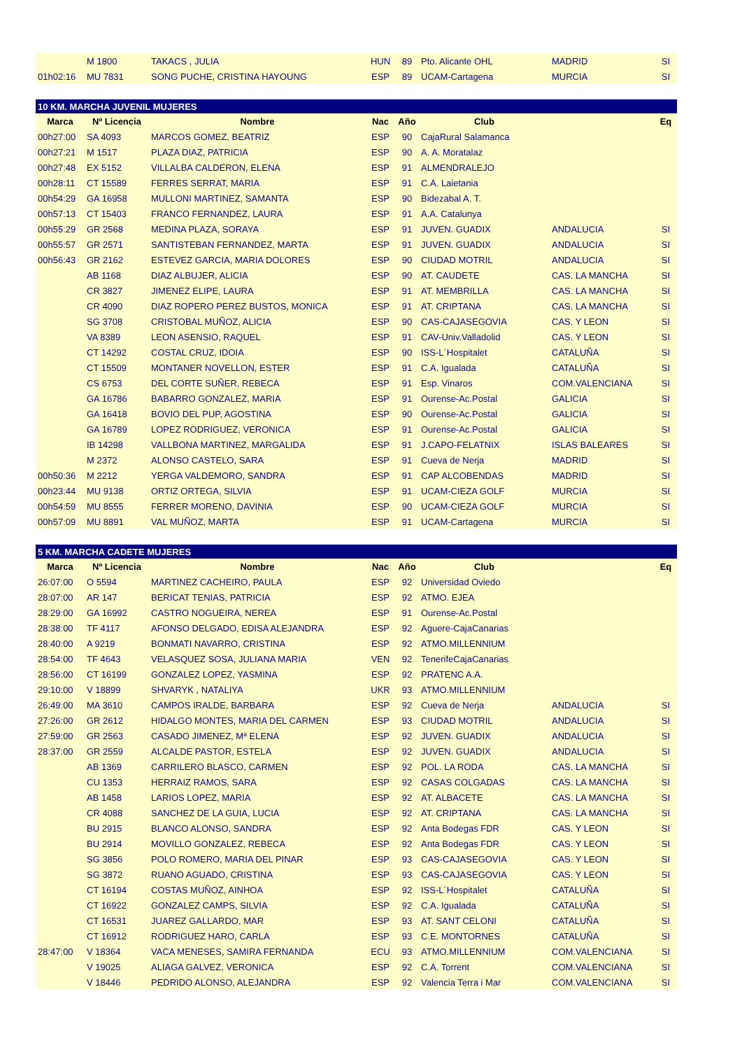| | M 1800 | TAKACS , JULIA | HUN | 89 | Pto. Alicante OHL | MADRID | SI |
| 01h02:16 | MU 7831 | SONG PUCHE, CRISTINA HAYOUNG | ESP | 89 | UCAM-Cartagena | MURCIA | SI |
| 10 KM. MARCHA JUVENIL MUJERES | | | | | | | |
| Marca | Nº Licencia | Nombre | Nac | Año | Club | | Eq |
| 00h27:00 | SA 4093 | MARCOS GOMEZ, BEATRIZ | ESP | 90 | CajaRural Salamanca | | |
| 00h27:21 | M 1517 | PLAZA DIAZ, PATRICIA | ESP | 90 | A. A. Moratalaz | | |
| 00h27:48 | EX 5152 | VILLALBA CALDERON, ELENA | ESP | 91 | ALMENDRALEJO | | |
| 00h28:11 | CT 15589 | FERRES SERRAT, MARIA | ESP | 91 | C.A. Laietania | | |
| 00h54:29 | GA 16958 | MULLONI MARTINEZ, SAMANTA | ESP | 90 | Bidezabal A. T. | | |
| 00h57:13 | CT 15403 | FRANCO FERNANDEZ, LAURA | ESP | 91 | A.A. Catalunya | | |
| 00h55:29 | GR 2568 | MEDINA PLAZA, SORAYA | ESP | 91 | JUVEN. GUADIX | ANDALUCIA | SI |
| 00h55:57 | GR 2571 | SANTISTEBAN FERNANDEZ, MARTA | ESP | 91 | JUVEN. GUADIX | ANDALUCIA | SI |
| 00h56:43 | GR 2162 | ESTEVEZ GARCIA, MARIA DOLORES | ESP | 90 | CIUDAD MOTRIL | ANDALUCIA | SI |
| | AB 1168 | DIAZ ALBUJER, ALICIA | ESP | 90 | AT. CAUDETE | CAS. LA MANCHA | SI |
| | CR 3827 | JIMENEZ ELIPE, LAURA | ESP | 91 | AT. MEMBRILLA | CAS. LA MANCHA | SI |
| | CR 4090 | DIAZ ROPERO PEREZ BUSTOS, MONICA | ESP | 91 | AT. CRIPTANA | CAS. LA MANCHA | SI |
| | SG 3708 | CRISTOBAL MUÑOZ, ALICIA | ESP | 90 | CAS-CAJASEGOVIA | CAS. Y LEON | SI |
| | VA 8389 | LEON ASENSIO, RAQUEL | ESP | 91 | CAV-Univ.Valladolid | CAS. Y LEON | SI |
| | CT 14292 | COSTAL CRUZ, IDOIA | ESP | 90 | ISS-L´Hospitalet | CATALUÑA | SI |
| | CT 15509 | MONTANER NOVELLON, ESTER | ESP | 91 | C.A. Igualada | CATALUÑA | SI |
| | CS 6753 | DEL CORTE SUÑER, REBECA | ESP | 91 | Esp. Vinaros | COM.VALENCIANA | SI |
| | GA 16786 | BABARRO GONZALEZ, MARIA | ESP | 91 | Ourense-Ac.Postal | GALICIA | SI |
| | GA 16418 | BOVIO DEL PUP, AGOSTINA | ESP | 90 | Ourense-Ac.Postal | GALICIA | SI |
| | GA 16789 | LOPEZ RODRIGUEZ, VERONICA | ESP | 91 | Ourense-Ac.Postal | GALICIA | SI |
| | IB 14298 | VALLBONA MARTINEZ, MARGALIDA | ESP | 91 | J.CAPO-FELATNIX | ISLAS BALEARES | SI |
| | M 2372 | ALONSO CASTELO, SARA | ESP | 91 | Cueva de Nerja | MADRID | SI |
| 00h50:36 | M 2212 | YERGA VALDEMORO, SANDRA | ESP | 91 | CAP ALCOBENDAS | MADRID | SI |
| 00h23:44 | MU 9138 | ORTIZ ORTEGA, SILVIA | ESP | 91 | UCAM-CIEZA GOLF | MURCIA | SI |
| 00h54:59 | MU 8555 | FERRER MORENO, DAVINIA | ESP | 90 | UCAM-CIEZA GOLF | MURCIA | SI |
| 00h57:09 | MU 8891 | VAL MUÑOZ, MARTA | ESP | 91 | UCAM-Cartagena | MURCIA | SI |
| 5 KM. MARCHA CADETE MUJERES | | | | | | | |
| Marca | Nº Licencia | Nombre | Nac | Año | Club | | Eq |
| 26:07:00 | O 5594 | MARTINEZ CACHEIRO, PAULA | ESP | 92 | Universidad Oviedo | | |
| 28:07:00 | AR 147 | BERICAT TENIAS, PATRICIA | ESP | 92 | ATMO. EJEA | | |
| 28:29:00 | GA 16992 | CASTRO NOGUEIRA, NEREA | ESP | 91 | Ourense-Ac.Postal | | |
| 28:38:00 | TF 4117 | AFONSO DELGADO, EDISA ALEJANDRA | ESP | 92 | Aguere-CajaCanarias | | |
| 28:40:00 | A 9219 | BONMATI NAVARRO, CRISTINA | ESP | 92 | ATMO.MILLENNIUM | | |
| 28:54:00 | TF 4643 | VELASQUEZ SOSA, JULIANA MARIA | VEN | 92 | TenerifeCajaCanarias | | |
| 28:56:00 | CT 16199 | GONZALEZ LOPEZ, YASMINA | ESP | 92 | PRATENC A.A. | | |
| 29:10:00 | V 18899 | SHVARYK , NATALIYA | UKR | 93 | ATMO.MILLENNIUM | | |
| 26:49:00 | MA 3610 | CAMPOS IRALDE, BARBARA | ESP | 92 | Cueva de Nerja | ANDALUCIA | SI |
| 27:26:00 | GR 2612 | HIDALGO MONTES, MARIA DEL CARMEN | ESP | 93 | CIUDAD MOTRIL | ANDALUCIA | SI |
| 27:59:00 | GR 2563 | CASADO JIMENEZ, Mª ELENA | ESP | 92 | JUVEN. GUADIX | ANDALUCIA | SI |
| 28:37:00 | GR 2559 | ALCALDE PASTOR, ESTELA | ESP | 92 | JUVEN. GUADIX | ANDALUCIA | SI |
| | AB 1369 | CARRILERO BLASCO, CARMEN | ESP | 92 | POL. LA RODA | CAS. LA MANCHA | SI |
| | CU 1353 | HERRAIZ RAMOS, SARA | ESP | 92 | CASAS COLGADAS | CAS. LA MANCHA | SI |
| | AB 1458 | LARIOS LOPEZ, MARIA | ESP | 92 | AT. ALBACETE | CAS. LA MANCHA | SI |
| | CR 4088 | SANCHEZ DE LA GUIA, LUCIA | ESP | 92 | AT. CRIPTANA | CAS. LA MANCHA | SI |
| | BU 2915 | BLANCO ALONSO, SANDRA | ESP | 92 | Anta Bodegas FDR | CAS. Y LEON | SI |
| | BU 2914 | MOVILLO GONZALEZ, REBECA | ESP | 92 | Anta Bodegas FDR | CAS. Y LEON | SI |
| | SG 3856 | POLO ROMERO, MARIA DEL PINAR | ESP | 93 | CAS-CAJASEGOVIA | CAS. Y LEON | SI |
| | SG 3872 | RUANO AGUADO, CRISTINA | ESP | 93 | CAS-CAJASEGOVIA | CAS. Y LEON | SI |
| | CT 16194 | COSTAS MUÑOZ, AINHOA | ESP | 92 | ISS-L´Hospitalet | CATALUÑA | SI |
| | CT 16922 | GONZALEZ CAMPS, SILVIA | ESP | 92 | C.A. Igualada | CATALUÑA | SI |
| | CT 16531 | JUAREZ GALLARDO, MAR | ESP | 93 | AT. SANT CELONI | CATALUÑA | SI |
| | CT 16912 | RODRIGUEZ HARO, CARLA | ESP | 93 | C.E. MONTORNES | CATALUÑA | SI |
| 28:47:00 | V 18364 | VACA MENESES, SAMIRA FERNANDA | ECU | 93 | ATMO.MILLENNIUM | COM.VALENCIANA | SI |
| | V 19025 | ALIAGA GALVEZ, VERONICA | ESP | 92 | C.A. Torrent | COM.VALENCIANA | SI |
| | V 18446 | PEDRIDO ALONSO, ALEJANDRA | ESP | 92 | Valencia Terra i Mar | COM.VALENCIANA | SI |